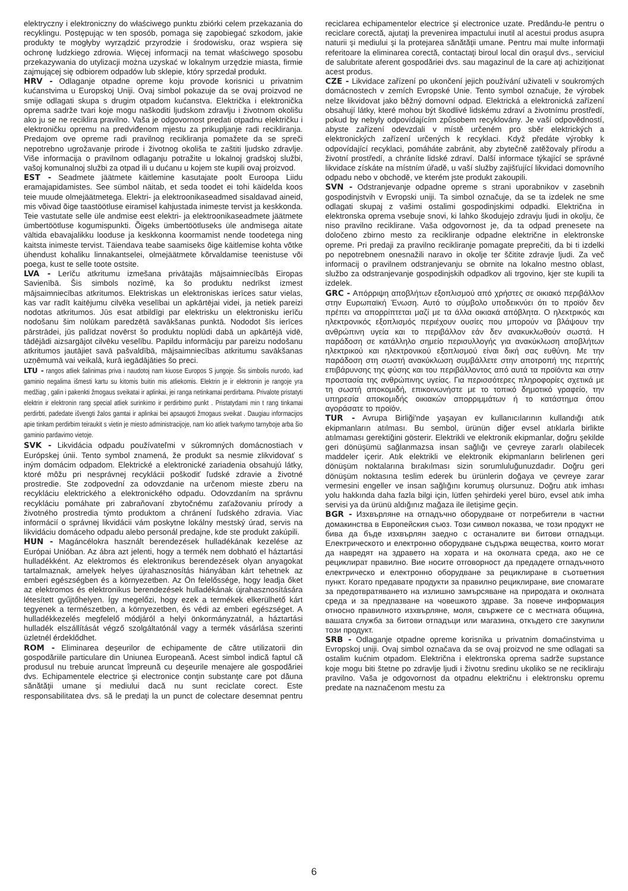elektryczny i elektroniczny do właściwego punktu zbiórki celem przekazania do recyklingu. Postępując w ten sposób, pomaga się zapobiegać szkodom, jakie produkty te mogłyby wyrządzić przyrodzie i środowisku, oraz wspiera się ochronę ludzkiego zdrowia. Więcej informacji na temat właściwego sposobu przekazywania do utylizacji można uzyskać w lokalnym urzędzie miasta, firmie zajmującej się odbiorem odpadów lub sklepie, który sprzedał produkt.
HRV - Odlaganje otpadne opreme koju provode korisnici u privatnim kućanstvima u Europskoj Uniji. Ovaj simbol pokazuje da se ovaj proizvod ne smije odlagati skupa s drugim otpadom kućanstva. Električka i elektronička oprema sadrže tvari koje mogu naškoditi ljudskom zdravlju i životnom okolišu ako ju se ne reciklira pravilno. Vaša je odgovornost predati otpadnu električku i elektroničku opremu na predviđenom mjestu za prikupljanje radi recikliranja. Predajom ove opreme radi pravilnog recikliranja pomažete da se spreči nepotrebno ugrožavanje prirode i životnog okoliša te zaštiti ljudsko zdravlje. Više informacija o pravilnom odlaganju potražite u lokalnoj gradskoj službi, vašoj komunalnoj službi za otpad ili u dućanu u kojem ste kupili ovaj proizvod.
EST - Seadmete jäätmete käitlemine kasutajate poolt Euroopa Liidu eramajapidamistes. See sümbol näitab, et seda toodet ei tohi käidelda koos teie muude olmejäätmetega. Elektri- ja elektroonikaseadmed sisaldavad aineid, mis võivad õige taastöötluse eiramisel kahjustada inimeste tervist ja keskkonda. Teie vastutate selle üle andmise eest elektri- ja elektroonikaseadmete jäätmete ümbertöötluse kogumispunkti. Õigeks ümbertöötluseks üle andmisega aitate vältida ebavajalikku looduse ja keskkonna koormamist nende toodetega ning kaitsta inimeste tervist. Täiendava teabe saamiseks õige käitlemise kohta võtke ühendust kohaliku linnakantselei, olmejäätmete kõrvaldamise teenistuse või poega, kust te selle toote ostsite.
LVA - Lerīču atkritumu izmešana privātajās mājsaimniecībās Eiropas Savienībā. Šis simbols nozīmē, ka šo produktu nedrīkst izmest mājsaimniecības atkritumos. Elektriskas un elektroniskas ierīces satur vielas, kas var radīt kaitējumu cilvēka veselībai un apkārtējai videi, ja netiek pareizi nodotas atkritumos. Jūs esat atbildīgi par elektrisku un elektronisku ierīču nodošanu šim nolūkam paredzētā savākšanas punktā. Nododot šīs ierīces pārstrādei, jūs palīdzat novērst šo produktu noplūdi dabā un apkārtējā vidē, tādējādi aizsargājot cilvēku veselību. Papildu informāciju par pareizu nodošanu atkritumos jautājiet savā pašvaldībā, mājsaimniecības atkritumu savākšanas uzņēmumā vai veikalā, kurā iegādājāties šo preci.
LTU - rangos atliek šalinimas priva i naudotoj nam kiuose Europos S jungoje. Šis simbolis nurodo, kad gaminio negalima išmesti kartu su kitomis buitin mis atliekomis. Elektrin je ir elektronin je rangoje yra medžiag , galin i pakenkti žmogaus sveikatai ir aplinkai, jei ranga netinkamai perdirbama. Privalote pristatyti elektrin ir elektronin rang special atliek surinkimo ir perdirbimo punkt . Pristatydami min t rang tinkamai perdirbti, padedate išvengti žalos gamtai ir aplinkai bei apsaugoti žmogaus sveikat . Daugiau informacijos apie tinkam perdirbim teiraukit s vietin je miesto administracijoje, nam kio atliek tvarkymo tarnyboje arba šio gaminio pardavimo vietoje.
SVK - Likvidácia odpadu používateľmi v súkromných domácnostiach v Európskej únii. Tento symbol znamená, že produkt sa nesmie zlikvidovať s iným domácim odpadom. Elektrické a elektronické zariadenia obsahujú látky, ktoré môžu pri nesprávnej recyklácii poškodiť ľudské zdravie a životné prostredie. Ste zodpovední za odovzdanie na určenom mieste zberu na recykláciu elektrického a elektronického odpadu. Odovzdaním na správnu recykláciu pomáhate pri zabraňovaní zbytočnému zaťažovaniu prírody a životného prostredia týmto produktom a chránení ľudského zdravia. Viac informácií o správnej likvidácii vám poskytne lokálny mestský úrad, servis na likvidáciu domáceho odpadu alebo personál predajne, kde ste produkt zakúpili.
HUN - Magáncélokra használt berendezések hulladékának kezelése az Európai Unióban. Az ábra azt jelenti, hogy a termék nem dobható el háztartási hulladékként. Az elektromos és elektronikus berendezések olyan anyagokat tartalmaznak, amelyek helyes újrahasznosítás hiányában kárt tehetnek az emberi egészségben és a környezetben. Az Ön felelőssége, hogy leadja őket az elektromos és elektronikus berendezések hulladékának újrahasznosítására létesített gyűjtőhelyen. Így megelőzi, hogy ezek a termékek elkerülhető kárt tegyenek a természetben, a környezetben, és védi az emberi egészséget. A hulladékkezelés megfelelő módjáról a helyi önkormányzatnál, a háztartási hulladék elszállítását végző szolgáltatónál vagy a termék vásárlása szerinti üzletnél érdeklődhet.
ROM - Eliminarea deşeurilor de echipamente de către utilizatorii din gospodăriile particulare din Uniunea Europeană. Acest simbol indică faptul că produsul nu trebuie aruncat împreună cu deşeurile menajere ale gospodăriei dvs. Echipamentele electrice şi electronice conţin substanţe care pot dăuna sănătăţii umane şi mediului dacă nu sunt reciclate corect. Este responsabilitatea dvs. să le predaţi la un punct de colectare desemnat pentru reciclarea echipamentelor electrice şi electronice uzate. Predându-le pentru o reciclare corectă, ajutaţi la prevenirea impactului inutil al acestui produs asupra naturii şi mediului şi la protejarea sănătăţii umane. Pentru mai multe informaţii referitoare la eliminarea corectă, contactaţi biroul local din oraşul dvs., serviciul de salubritate aferent gospodăriei dvs. sau magazinul de la care aţi achiziţionat acest produs.
CZE - Likvidace zařízení po ukončení jejich používání uživateli v soukromých domácnostech v zemích Evropské Unie. Tento symbol označuje, že výrobek nelze likvidovat jako běžný domovní odpad. Elektrická a elektronická zařízení obsahují látky, které mohou být škodlivé lidskému zdraví a životnímu prostředí, pokud by nebyly odpovídajícím způsobem recyklovány. Je vaší odpovědností, abyste zařízení odevzdali v místě určeném pro sběr elektrických a elektronických zařízení určených k recyklaci. Když předáte výrobky k odpovídající recyklaci, pomáháte zabránit, aby zbytečně zatěžovaly přírodu a životní prostředí, a chráníte lidské zdraví. Další informace týkající se správné likvidace získáte na místním úřadě, u vaší služby zajišťující likvidaci domovního odpadu nebo v obchodě, ve kterém jste produkt zakoupili.
SVN - Odstranjevanje odpadne opreme s strani uporabnikov v zasebnih gospodinjstvih v Evropski uniji. Ta simbol označuje, da se ta izdelek ne sme odlagati skupaj z vašimi ostalimi gospodinjskimi odpadki. Električna in elektronska oprema vsebuje snovi, ki lahko škodujejo zdravju ljudi in okolju, če niso pravilno reciklirane. Vaša odgovornost je, da ta odpad prenesete na določeno zbirno mesto za recikliranje odpadne električne in elektronske opreme. Pri predaji za pravilno recikliranje pomagate preprečiti, da bi ti izdelki po nepotrebnem onesnažili naravo in okolje ter ščitite zdravje ljudi. Za več informacij o pravilnem odstranjevanju se obrnite na lokalno mestno oblast, službo za odstranjevanje gospodinjskih odpadkov ali trgovino, kjer ste kupili ta izdelek.
GRC - Απόρριψη αποβλήτων εξοπλισμού από χρήστες σε οικιακό περιβάλλον στην Ευρωπαϊκή Ένωση. Αυτό το σύμβολο υποδεικνύει ότι το προϊόν δεν πρέπει να απορρίπτεται μαζί με τα άλλα οικιακά απόβλητα. Ο ηλεκτρικός και ηλεκτρονικός εξοπλισμός περιέχουν ουσίες που μπορούν να βλάψουν την ανθρώπινη υγεία και το περιβάλλον εάν δεν ανακυκλωθούν σωστά. Η παράδοση σε κατάλληλο σημείο περισυλλογής για ανακύκλωση αποβλήτων ηλεκτρικού και ηλεκτρονικού εξοπλισμού είναι δική σας ευθύνη. Με την παράδοση στη σωστή ανακύκλωση συμβάλλετε στην αποτροπή της περιττής επιβάρυνσης της φύσης και του περιβάλλοντος από αυτά τα προϊόντα και στην προστασία της ανθρώπινης υγείας. Για περισσότερες πληροφορίες σχετικά με τη σωστή αποκομιδή, επικοινωνήστε με το τοπικό δημοτικό γραφείο, την υπηρεσία αποκομιδής οικιακών απορριμμάτων ή το κατάστημα όπου αγοράσατε το προϊόν.
TUR - Avrupa Birliği'nde yaşayan ev kullanıcılarının kullandığı atık ekipmanların atılması. Bu sembol, ürünün diğer evsel atıklarla birlikte atılmaması gerektiğini gösterir. Elektrikli ve elektronik ekipmanlar, doğru şekilde geri dönüşümü sağlanmazsa insan sağlığı ve çevreye zararlı olabilecek maddeler içerir. Atık elektrikli ve elektronik ekipmanların belirlenen geri dönüşüm noktalarına bırakılması sizin sorumluluğunuzdadır. Doğru geri dönüşüm noktasına teslim ederek bu ürünlerin doğaya ve çevreye zarar vermesini engeller ve insan sağlığını korumuş olursunuz. Doğru atık imhası yolu hakkında daha fazla bilgi için, lütfen şehirdeki yerel büro, evsel atık imha servisi ya da ürünü aldığınız mağaza ile iletişime geçin.
BGR - Изхвърляне на отпадъчно оборудване от потребители в частни домакинства в Европейския съюз. Този символ показва, че този продукт не бива да бъде изхвърлян заедно с останалите ви битови отпадъци. Електрическото и електронно оборудване съдържа вещества, които могат да навредят на здравето на хората и на околната среда, ако не се рециклират правилно. Вие носите отговорност да предадете отпадъчното електрическо и електронно оборудване за рециклиране в съответния пункт. Когато предавате продукти за правилно рециклиране, вие спомагате за предотвратяването на излишно замърсяване на природата и околната среда и за предпазване на човешкото здраве. За повече информация относно правилното изхвърляне, моля, свържете се с местната община, вашата служба за битови отпадъци или магазина, откъдето сте закупили този продукт.
SRB - Odlaganje otpadne opreme korisnika u privatnim domaćinstvima u Evropskoj uniji. Ovaj simbol označava da se ovaj proizvod ne sme odlagati sa ostalim kućnim otpadom. Električna i elektronska oprema sadrže supstance koje mogu biti štetne po zdravlje ljudi i životnu sredinu ukoliko se ne recikliraju pravilno. Vaša je odgovornost da otpadnu električnu i elektronsku opremu predate na naznačenom mestu za
6